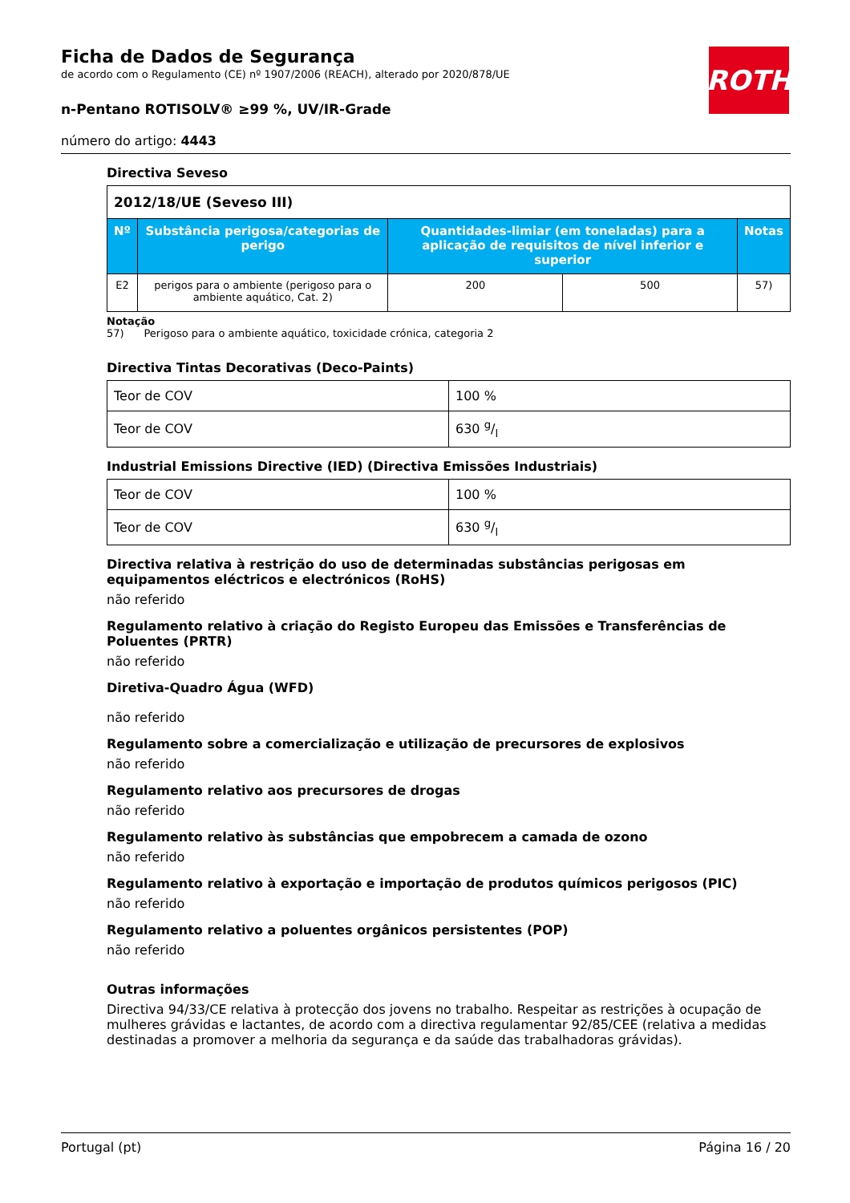Ficha de Dados de Segurança
de acordo com o Regulamento (CE) nº 1907/2006 (REACH), alterado por 2020/878/UE
n-Pentano ROTISOLV® ≥99 %, UV/IR-Grade
número do artigo: 4443
ROTH
Directiva Seveso
| 2012/18/UE (Seveso III) | | | | |
| Nº | Substância perigosa/categorias de perigo | Quantidades-limiar (em toneladas) para a aplicação de requisitos de nível inferior e superior | | Notas |
| E2 | perigos para o ambiente (perigoso para o ambiente aquático, Cat. 2) | 200 | 500 | 57) |
Notação
57) Perigoso para o ambiente aquático, toxicidade crónica, categoria 2
Directiva Tintas Decorativas (Deco-Paints)
| Teor de COV | 100 % |
| Teor de COV | 630 g/l |
Industrial Emissions Directive (IED) (Directiva Emissões Industriais)
| Teor de COV | 100 % |
| Teor de COV | 630 g/l |
Directiva relativa à restrição do uso de determinadas substâncias perigosas em equipamentos eléctricos e electrónicos (RoHS)
não referido
Regulamento relativo à criação do Registo Europeu das Emissões e Transferências de Poluentes (PRTR)
não referido
Diretiva-Quadro Água (WFD)
não referido
Regulamento sobre a comercialização e utilização de precursores de explosivos
não referido
Regulamento relativo aos precursores de drogas
não referido
Regulamento relativo às substâncias que empobrecem a camada de ozono
não referido
Regulamento relativo à exportação e importação de produtos químicos perigosos (PIC)
não referido
Regulamento relativo a poluentes orgânicos persistentes (POP)
não referido
Outras informações
Directiva 94/33/CE relativa à protecção dos jovens no trabalho. Respeitar as restrições à ocupação de mulheres grávidas e lactantes, de acordo com a directiva regulamentar 92/85/CEE (relativa a medidas destinadas a promover a melhoria da segurança e da saúde das trabalhadoras grávidas).
Portugal (pt) Página 16 / 20